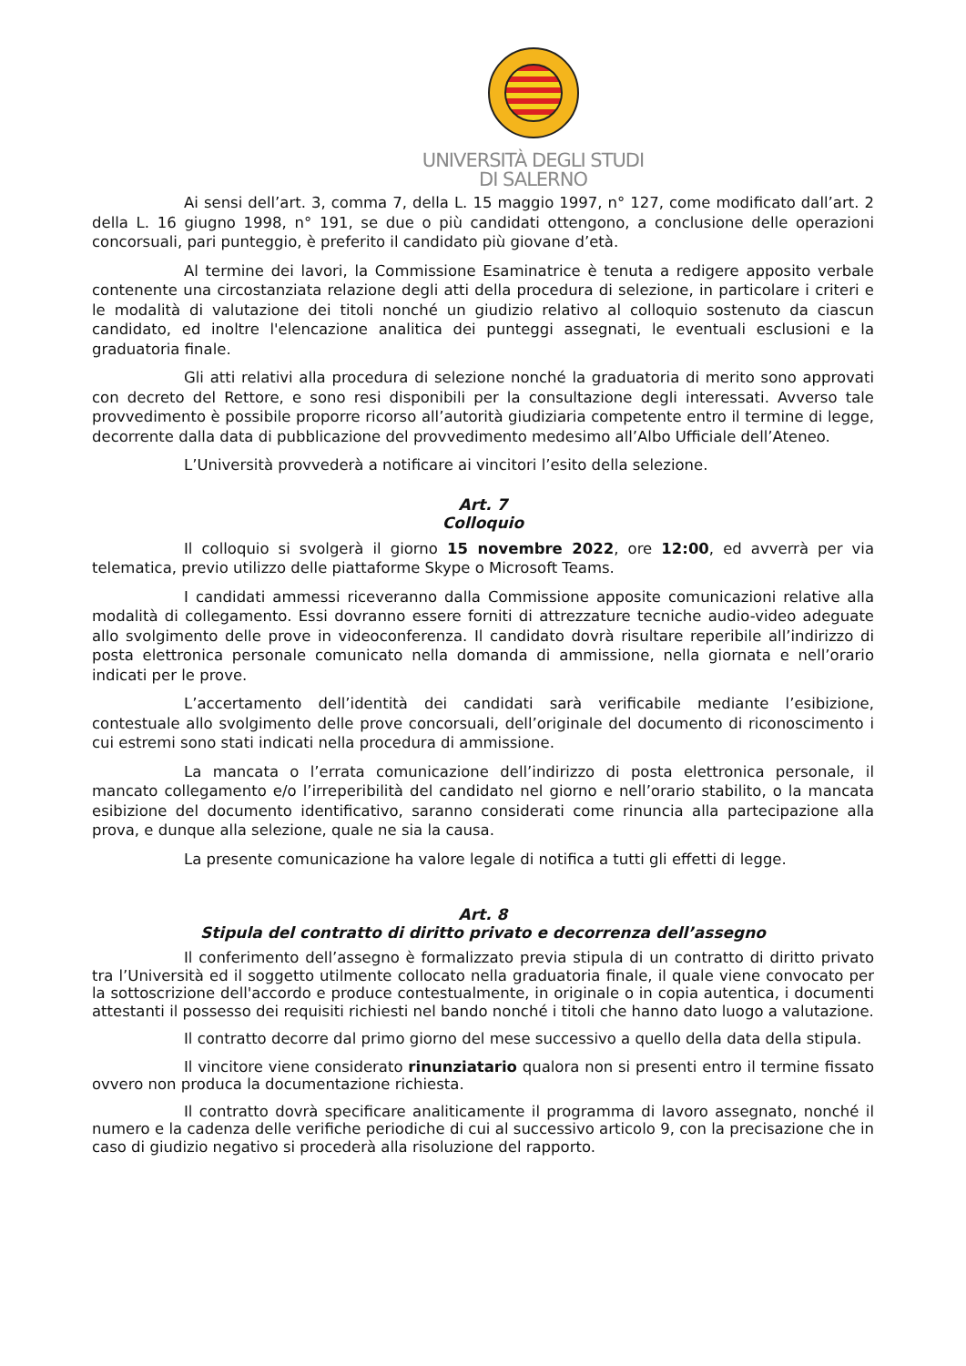UNIVERSITÀ DEGLI STUDI
DI SALERNO
Ai sensi dell’art. 3, comma 7, della L. 15 maggio 1997, n° 127, come modificato dall’art. 2 della L. 16 giugno 1998, n° 191, se due o più candidati ottengono, a conclusione delle operazioni concorsuali, pari punteggio, è preferito il candidato più giovane d’età.
Al termine dei lavori, la Commissione Esaminatrice è tenuta a redigere apposito verbale contenente una circostanziata relazione degli atti della procedura di selezione, in particolare i criteri e le modalità di valutazione dei titoli nonché un giudizio relativo al colloquio sostenuto da ciascun candidato, ed inoltre l'elencazione analitica dei punteggi assegnati, le eventuali esclusioni e la graduatoria finale.
Gli atti relativi alla procedura di selezione nonché la graduatoria di merito sono approvati con decreto del Rettore, e sono resi disponibili per la consultazione degli interessati. Avverso tale provvedimento è possibile proporre ricorso all’autorità giudiziaria competente entro il termine di legge, decorrente dalla data di pubblicazione del provvedimento medesimo all’Albo Ufficiale dell’Ateneo.
L’Università provvederà a notificare ai vincitori l’esito della selezione.
Art. 7
Colloquio
Il colloquio si svolgerà il giorno 15 novembre 2022, ore 12:00, ed avverrà per via telematica, previo utilizzo delle piattaforme Skype o Microsoft Teams.
I candidati ammessi riceveranno dalla Commissione apposite comunicazioni relative alla modalità di collegamento. Essi dovranno essere forniti di attrezzature tecniche audio-video adeguate allo svolgimento delle prove in videoconferenza. Il candidato dovrà risultare reperibile all’indirizzo di posta elettronica personale comunicato nella domanda di ammissione, nella giornata e nell’orario indicati per le prove.
L’accertamento dell’identità dei candidati sarà verificabile mediante l’esibizione, contestuale allo svolgimento delle prove concorsuali, dell’originale del documento di riconoscimento i cui estremi sono stati indicati nella procedura di ammissione.
La mancata o l’errata comunicazione dell’indirizzo di posta elettronica personale, il mancato collegamento e/o l’irreperibilità del candidato nel giorno e nell’orario stabilito, o la mancata esibizione del documento identificativo, saranno considerati come rinuncia alla partecipazione alla prova, e dunque alla selezione, quale ne sia la causa.
La presente comunicazione ha valore legale di notifica a tutti gli effetti di legge.
Art. 8
Stipula del contratto di diritto privato e decorrenza dell’assegno
Il conferimento dell’assegno è formalizzato previa stipula di un contratto di diritto privato tra l’Università ed il soggetto utilmente collocato nella graduatoria finale, il quale viene convocato per la sottoscrizione dell'accordo e produce contestualmente, in originale o in copia autentica, i documenti attestanti il possesso dei requisiti richiesti nel bando nonché i titoli che hanno dato luogo a valutazione.
Il contratto decorre dal primo giorno del mese successivo a quello della data della stipula.
Il vincitore viene considerato rinunziatario qualora non si presenti entro il termine fissato ovvero non produca la documentazione richiesta.
Il contratto dovrà specificare analiticamente il programma di lavoro assegnato, nonché il numero e la cadenza delle verifiche periodiche di cui al successivo articolo 9, con la precisazione che in caso di giudizio negativo si procederà alla risoluzione del rapporto.